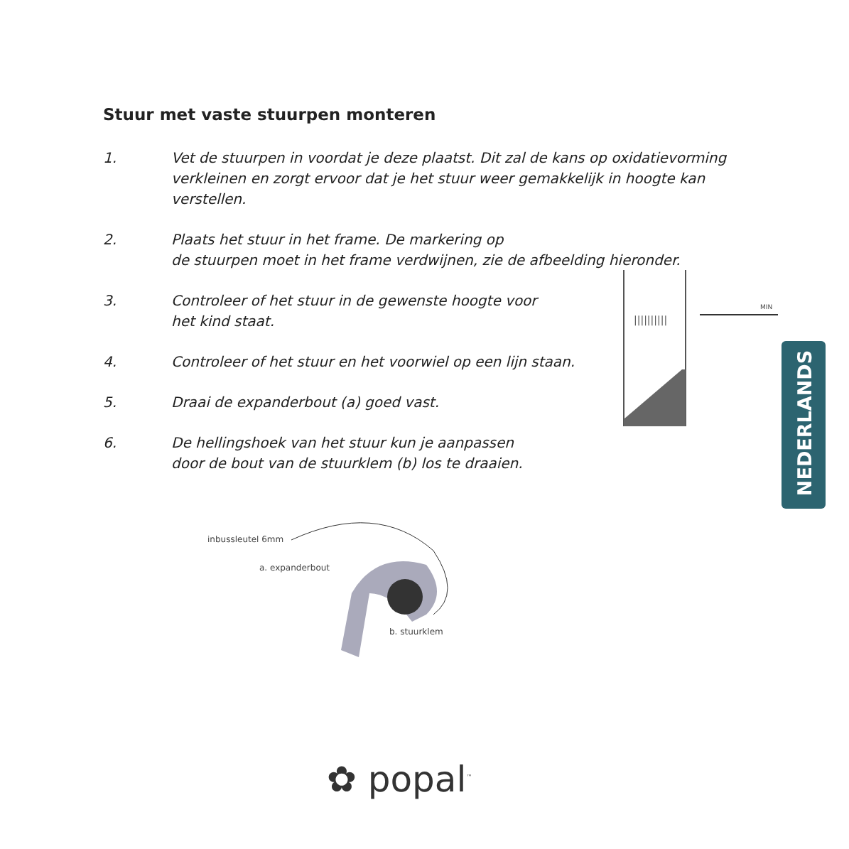Stuur met vaste stuurpen monteren
1. Vet de stuurpen in voordat je deze plaatst. Dit zal de kans op oxidatievorming verkleinen en zorgt ervoor dat je het stuur weer gemakkelijk in hoogte kan verstellen.
2. Plaats het stuur in het frame. De markering op
de stuurpen moet in het frame verdwijnen, zie de afbeelding hieronder.
3. Controleer of het stuur in de gewenste hoogte voor
het kind staat.
4. Controleer of het stuur en het voorwiel op een lijn staan.
5. Draai de expanderbout (a) goed vast.
6. De hellingshoek van het stuur kun je aanpassen
door de bout van de stuurklem (b) los te draaien.
MIN
||||||||||
inbussleutel 6mm
a. expanderbout
b. stuurklem
NEDERLANDS
✿ popal<sup>™</sup>